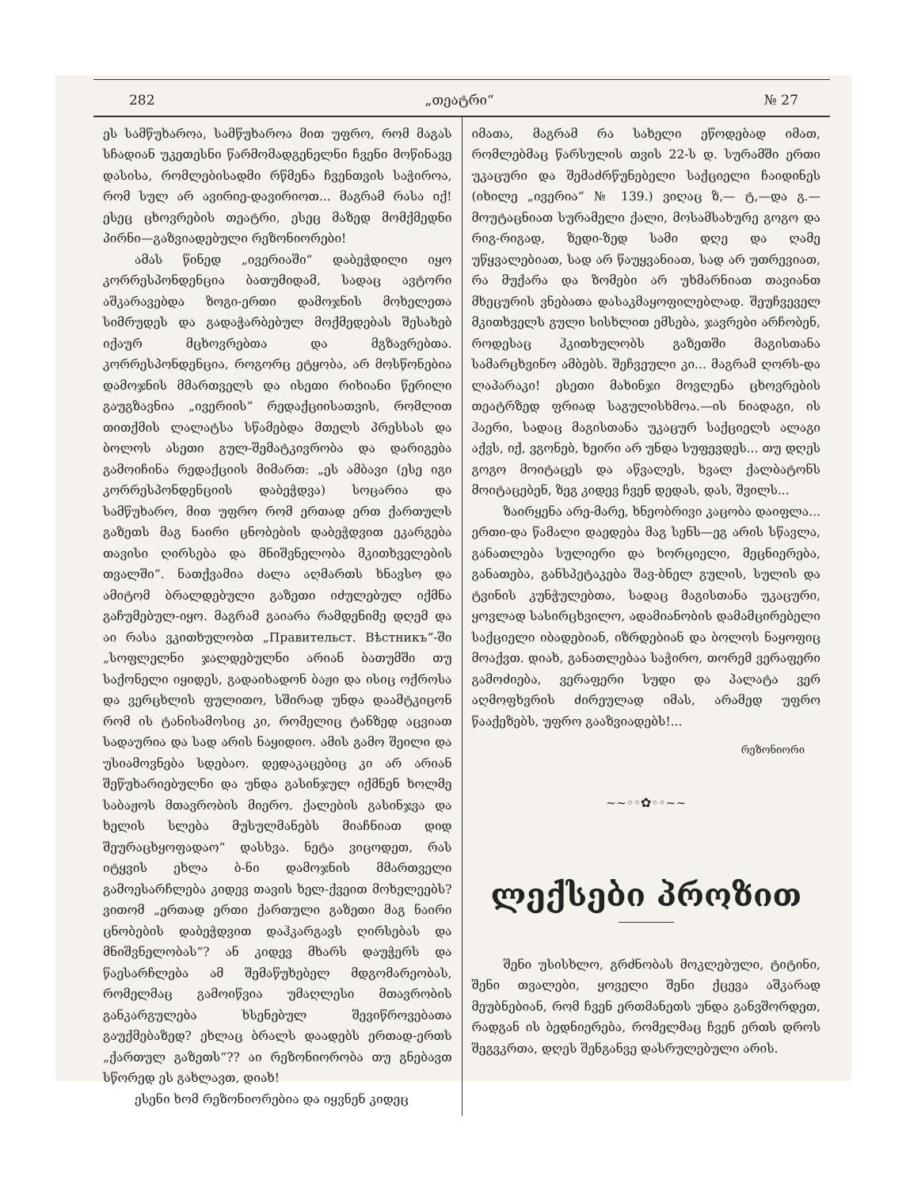282 „თეატრი“№ 27
ეს სამწუხაროა, სამწუხაროა მით უფრო, რომ მაგას სჩადიან უკეთესნი წარმომადგენელნი ჩვენი მოწინავე დასისა, რომლებისადმი რწმენა ჩვენთვის საჭიროა, რომ სულ არ ავირიე-დავირიოთ... მაგრამ რასა იქ! ესეც ცხოვრების თეატრი, ესეც მაზედ მომქმედნი პირნი—გაზვიადებული რეზონიორები!
ამას წინედ „ივერიაში“ დაბეჭდილი იყო კორრესპონდენცია ბათუმიდამ, სადაც ავტორი აშკარავებდა ზოგი-ერთი დამოჯნის მოხელეთა სიმრუდეს და გადაჭარბებულ მოქმედებას შესახებ იქაურ მცხოვრებთა და მგზავრებთა. კორრესპონდენცია, როგორც ეტყობა, არ მოსწონებია დამოჯნის მმართველს და ისეთი რიხიანი წერილი გაუგზავნია „ივერიის“ რედაქციისათვის, რომლით თითქმის ლალატსა სწამებდა მთელს პრესსას და ბოლოს ასეთი გულ-შემატკივრობა და დარიგება გამოიჩინა რედაქციის მიმართ: „ეს ამბავი (ესე იგი კორრესპონდენციის დაბეჭდვა) სოცარია და სამწუხარო, მით უფრო რომ ერთად ერთ ქართულს გაზეთს მაგ ნაირი ცნობების დაბეჭდვით ეკარგება თავისი ღირსება და მნიშვნელობა მკითხველების თვალში“. ნათქვამია ძალა აღმართს ხნავსო და ამიტომ ბრალდებული გაზეთი იძულებულ იქმნა გაჩუმებულ-იყო. მაგრამ გაიარა რამდენიმე დღემ და აი რასა ვკითხულობთ „Правительст. Вѣстникъ“-ში „სოფლელნი ჯალდებულნი არიან ბათუმში თუ საქონელი იყიდეს, გადაიხადონ ბაჟი და ისიც ოქროსა და ვერცხლის ფულითო, სშირად უნდა დაამტკიცონ რომ ის ტანისამოსიც კი, რომელიც ტანზედ აცვიათ სადაურია და სად არის ნაყიდიო. ამის გამო შეილი და უსიამოვნება სდებაო. დედაკაცებიც კი არ არიან შეწუხარიებულნი და უნდა გასინჯულ იქმნენ ხოლმე საბაჟოს მთავრობის მიერო. ქალების გასინჯვა და ხელის სლება მუსულმანებს მიაჩნიათ დიდ შეურაცხყოფადაო“ დასხვა. ნეტა ვიცოდეთ, რას იტყვის ეხლა ბ-ნი დამოჯნის მმართველი გამოესარჩლება კიდევ თავის ხელ-ქვეით მოხელეებს? ვითომ „ერთად ერთი ქართული გაზეთი მაგ ნაირი ცნობების დაბეჭდვით დაჰკარგავს ღირსებას და მნიშვნელობას“? ან კიდევ მხარს დაუჭერს და წაესარჩლება ამ შემაწუხებელ მდგომარეობას, რომელმაც გამოიწვია უმაღლესი მთავრობის განკარგულება ხსენებულ შევიწროვებათა გაუქმებაზედ? ეხლაც ბრალს დაადებს ერთად-ერთს „ქართულ გაზეთს“?? აი რეზონიორობა თუ გნებავთ სწორედ ეს გახლავთ, დიახ!
ესენი ხომ რეზონიორებია და იყვნენ კიდეც
იმათა, მაგრამ რა სახელი ეწოდებად იმათ, რომლებმაც წარსულის თვის 22-ს დ. სურამში ერთი უკაცური და შემაძრწუნებელი საქციელი ჩაიდინეს (იხილე „ივერია“ № 139.) ვიღაც ზ,— ტ,—და გ.—მოუტაცნიათ სურამელი ქალი, მოსამსახურე გოგო და რიგ-რიგად, ზედი-ზედ სამი დღე და ღამე უწყვალებიათ, სად არ წაუყვანიათ, სად არ უთრევიათ, რა მუქარა და ზომები არ უხმარნიათ თავიანთ მხეცურის ვნებათა დასაკმაყოფილებლად. შეუჩვეველ მკითხველს გული სისხლით ემსება, ჯავრები არჩობენ, როდესაც ჰკითხულობს გაზეთში მაგისთანა სამარცხვინო ამბებს. შეჩვეული კი... მაგრამ ღორს-და ლაპარაკი! ესეთი მახინჯი მოვლენა ცხოვრების თეატრზედ ფრიად საგულისხმოა.—ის ნიადაგი, ის ჰაერი, სადაც მაგისთანა უკაცურ საქციელს ალაგი აქვს, იქ, ვგონებ, ხეირი არ უნდა სუფევდეს... თუ დღეს გოგო მოიტაცეს და აწვალეს, ხვალ ქალბატონს მოიტაცებენ, ზეგ კიდევ ჩვენ დედას, დას, შვილს...
ზაირყენა არე-მარე, ხნეობრივი კაცობა დაიფლა... ერთი-და წამალი დაედება მაგ სენს—ეგ არის სწავლა, განათლება სულიერი და ხორციელი, მეცნიერება, განათება, განსპეტაკება შავ-ბნელ გულის, სულის და ტვინის კუნჭულებთა, სადაც მაგისთანა უკაცური, ყოვლად სასირცხვილო, ადამიანობის დამამცირებელი საქციელი იბადებიან, იზრდებიან და ბოლოს ნაყოფიც მოაქვთ. დიახ, განათლებაა საჭირო, თორემ ვერაფერი გამოძიება, ვერაფერი სუდი და პალატა ვერ აღმოფხვრის ძირეულად იმას, არამედ უფრო წააქეზებს, უფრო გააზვიადებს!...
რეზონიორი
~~◦◦✿◦◦~~
ლექსები პროზით
შენი უსისხლო, გრძნობას მოკლებული, ტიტინი, შენი თვალები, ყოველი შენი ქცევა აშკარად მეუბნებიან, რომ ჩვენ ერთმანეთს უნდა განვშორდეთ, რადგან ის ბედნიერება, რომელმაც ჩვენ ერთს დროს შეგვკრთა, დღეს შენგანვე დასრულებული არის.